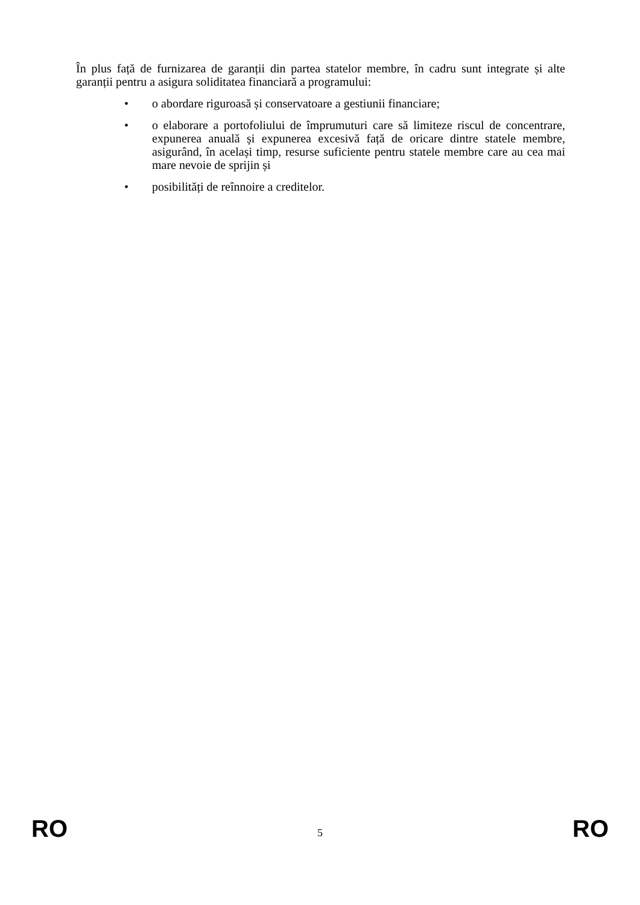În plus față de furnizarea de garanții din partea statelor membre, în cadru sunt integrate și alte garanții pentru a asigura soliditatea financiară a programului:
• o abordare riguroasă și conservatoare a gestiunii financiare;
• o elaborare a portofoliului de împrumuturi care să limiteze riscul de concentrare, expunerea anuală și expunerea excesivă față de oricare dintre statele membre, asigurând, în același timp, resurse suficiente pentru statele membre care au cea mai mare nevoie de sprijin și
• posibilități de reînnoire a creditelor.
RO 5 RO